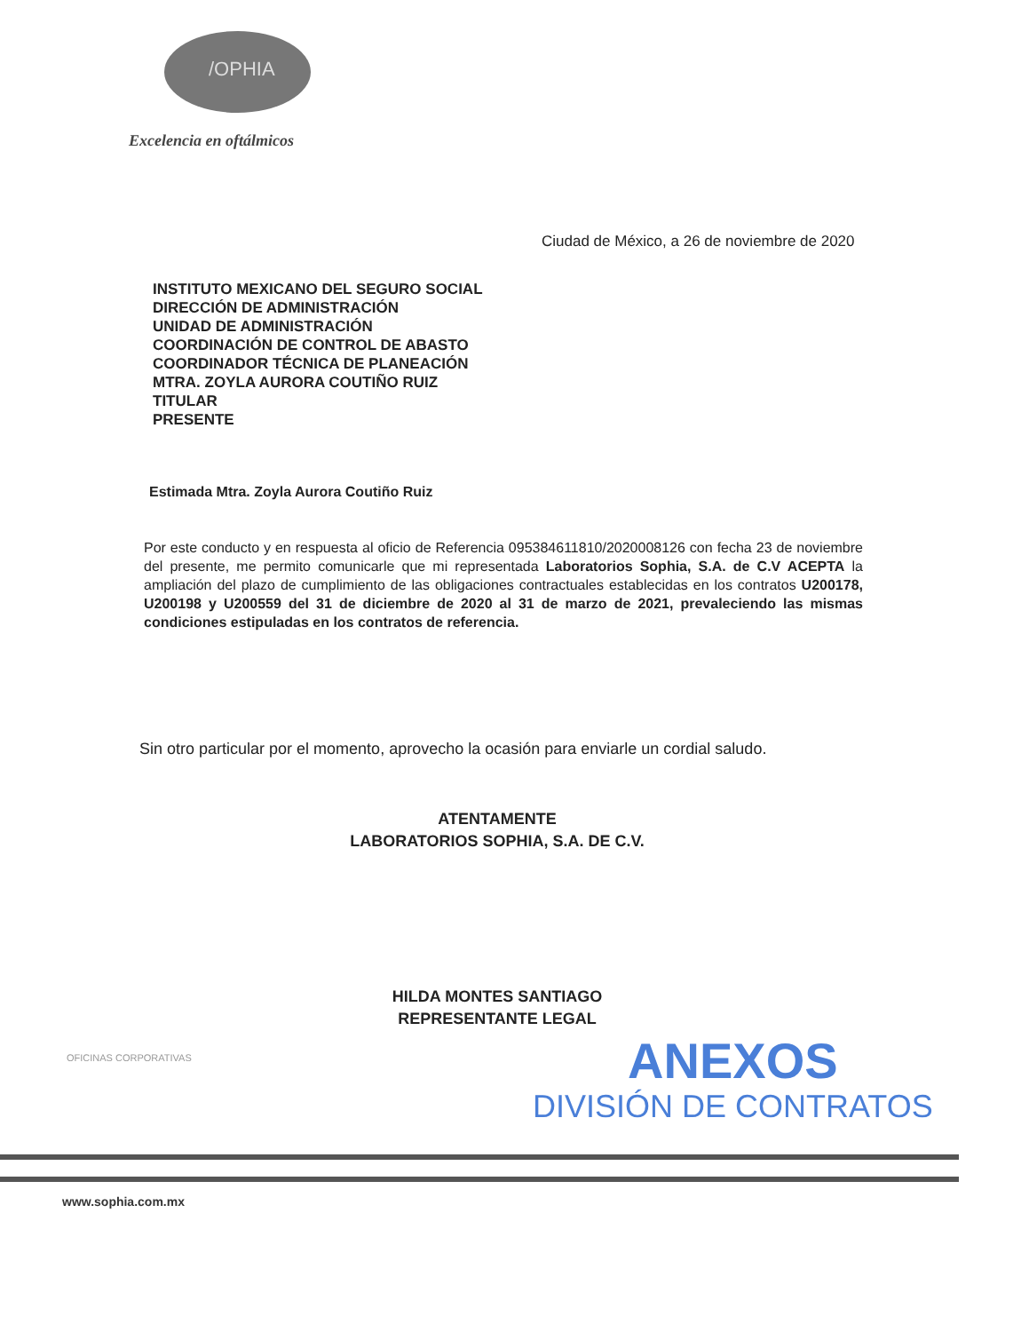/OPHIA
Excelencia en oftálmicos
Ciudad de México, a 26 de noviembre de 2020
INSTITUTO MEXICANO DEL SEGURO SOCIAL
DIRECCIÓN DE ADMINISTRACIÓN
UNIDAD DE ADMINISTRACIÓN
COORDINACIÓN DE CONTROL DE ABASTO
COORDINADOR TÉCNICA DE PLANEACIÓN
MTRA. ZOYLA AURORA COUTIÑO RUIZ
TITULAR
PRESENTE
Estimada Mtra. Zoyla Aurora Coutiño Ruiz
Por este conducto y en respuesta al oficio de Referencia 095384611810/2020008126 con fecha 23 de noviembre del presente, me permito comunicarle que mi representada Laboratorios Sophia, S.A. de C.V ACEPTA la ampliación del plazo de cumplimiento de las obligaciones contractuales establecidas en los contratos U200178, U200198 y U200559 del 31 de diciembre de 2020 al 31 de marzo de 2021, prevaleciendo las mismas condiciones estipuladas en los contratos de referencia.
Sin otro particular por el momento, aprovecho la ocasión para enviarle un cordial saludo.
ATENTAMENTE
LABORATORIOS SOPHIA, S.A. DE C.V.
HILDA MONTES SANTIAGO
REPRESENTANTE LEGAL
OFICINAS CORPORATIVAS
ANEXOS
DIVISIÓN DE CONTRATOS
www.sophia.com.mx